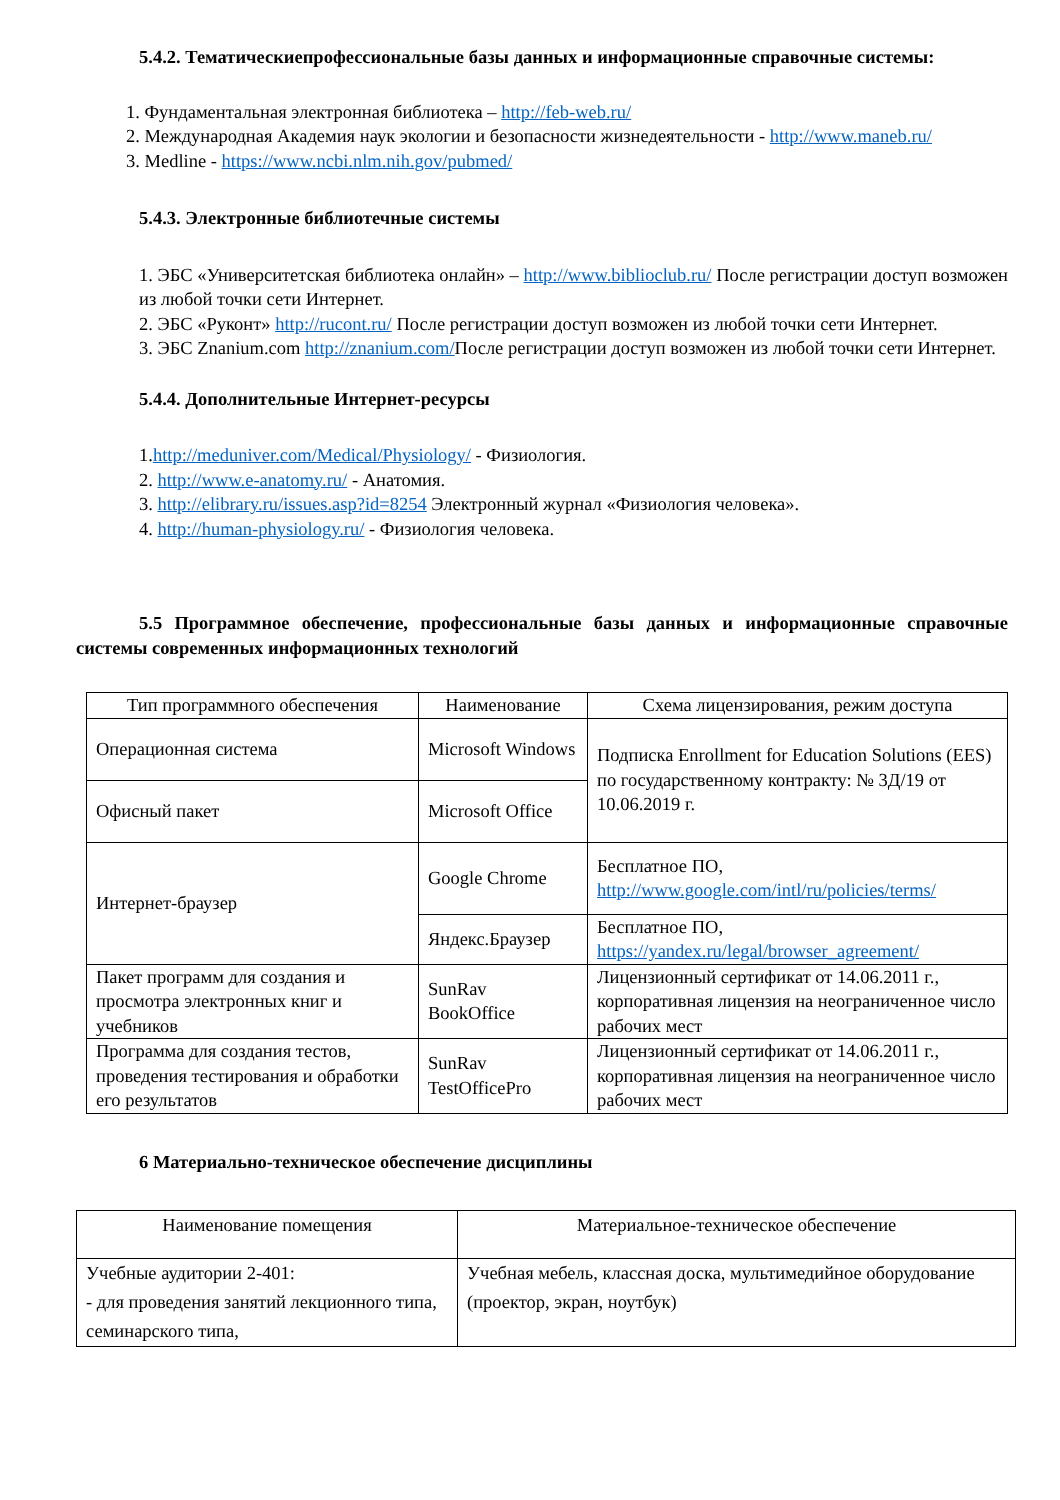5.4.2. Тематическиепрофессиональные базы данных и информационные справочные системы:
1. Фундаментальная электронная библиотека – http://feb-web.ru/
2. Международная Академия наук экологии и безопасности жизнедеятельности - http://www.maneb.ru/
3. Medline - https://www.ncbi.nlm.nih.gov/pubmed/
5.4.3. Электронные библиотечные системы
1. ЭБС «Университетская библиотека онлайн» – http://www.biblioclub.ru/ После регистрации доступ возможен из любой точки сети Интернет.
2. ЭБС «Руконт» http://rucont.ru/ После регистрации доступ возможен из любой точки сети Интернет.
3. ЭБС Znanium.com http://znanium.com/После регистрации доступ возможен из любой точки сети Интернет.
5.4.4. Дополнительные Интернет-ресурсы
1.http://meduniver.com/Medical/Physiology/ - Физиология.
2. http://www.e-anatomy.ru/ - Анатомия.
3. http://elibrary.ru/issues.asp?id=8254 Электронный журнал «Физиология человека».
4. http://human-physiology.ru/ - Физиология человека.
5.5 Программное обеспечение, профессиональные базы данных и информационные справочные системы современных информационных технологий
| Тип программного обеспечения | Наименование | Схема лицензирования, режим доступа |
| --- | --- | --- |
| Операционная система | Microsoft Windows | Подписка Enrollment for Education Solutions (EES) по государственному контракту: № 3Д/19 от 10.06.2019 г. |
| Офисный пакет | Microsoft Office | |
| Интернет-браузер | Google Chrome | Бесплатное ПО, http://www.google.com/intl/ru/policies/terms/ |
| | Яндекс.Браузер | Бесплатное ПО, https://yandex.ru/legal/browser_agreement/ |
| Пакет программ для создания и просмотра электронных книг и учебников | SunRav BookOffice | Лицензионный сертификат от 14.06.2011 г., корпоративная лицензия на неограниченное число рабочих мест |
| Программа для создания тестов, проведения тестирования и обработки его результатов | SunRav TestOfficePro | Лицензионный сертификат от 14.06.2011 г., корпоративная лицензия на неограниченное число рабочих мест |
6 Материально-техническое обеспечение дисциплины
| Наименование помещения | Материальное-техническое обеспечение |
| --- | --- |
| Учебные аудитории 2-401: - для проведения занятий лекционного типа, семинарского типа, | Учебная мебель, классная доска, мультимедийное оборудование (проектор, экран, ноутбук) |